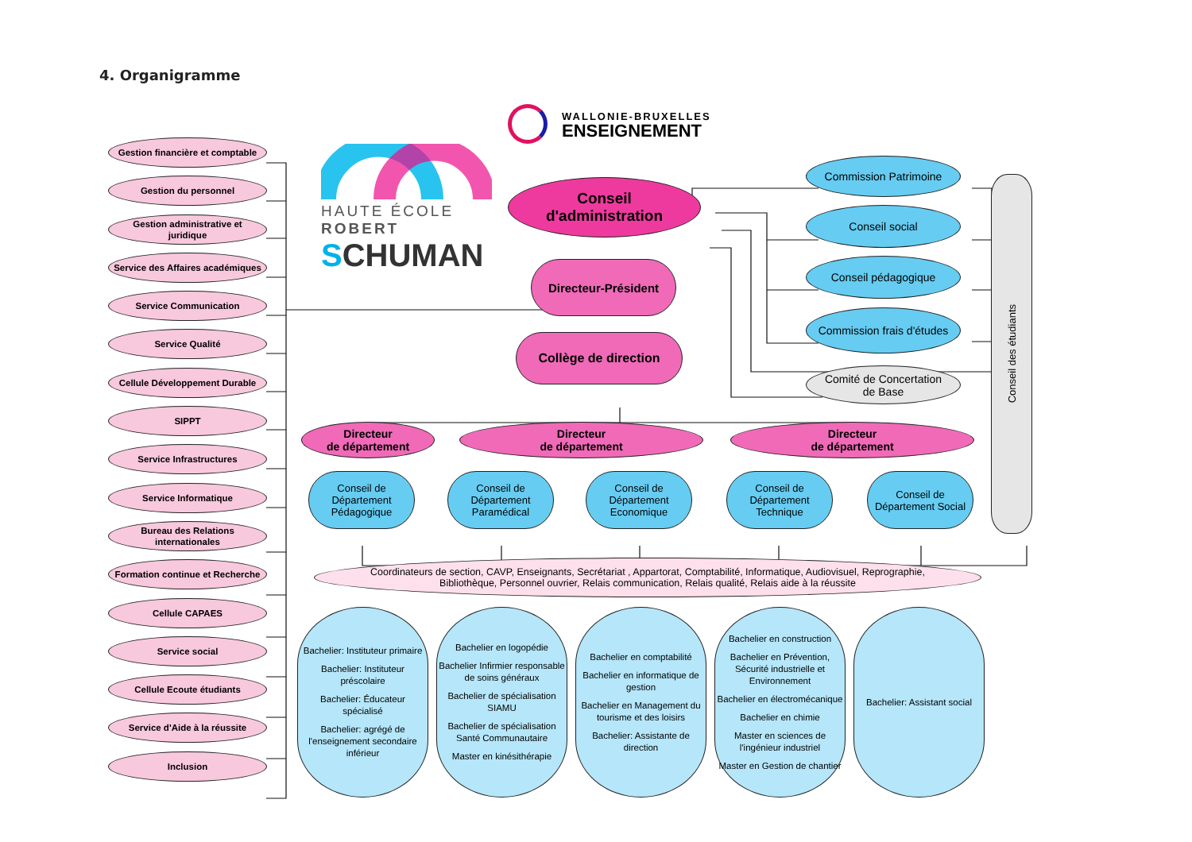4. Organigramme
Gestion financière et comptable
Gestion du personnel
Gestion administrative et juridique
Service des Affaires académiques
Service Communication
Service Qualité
Cellule Développement Durable
SIPPT
Service Infrastructures
Service Informatique
Bureau des Relations internationales
Formation continue et Recherche
Cellule CAPAES
Service social
Cellule Ecoute étudiants
Service d'Aide à la réussite
Inclusion
HAUTE ÉCOLE ROBERT
SCHUMAN
WALLONIE-BRUXELLES
ENSEIGNEMENT
Conseil
d'administration
Directeur-Président
Collège de direction
Commission Patrimoine
Conseil social
Conseil pédagogique
Commission frais d'études
Comité de Concertation
de Base
Conseil des étudiants
Directeur
de département
Directeur
de département
Directeur
de département
Conseil de Département Pédagogique
Conseil de Département Paramédical
Conseil de Département Economique
Conseil de Département Technique
Conseil de Département Social
Coordinateurs de section, CAVP, Enseignants, Secrétariat , Appartorat, Comptabilité, Informatique, Audiovisuel, Reprographie,
Bibliothèque, Personnel ouvrier, Relais communication, Relais qualité, Relais aide à la réussite
Bachelier: Instituteur primaire
Bachelier: Instituteur préscolaire
Bachelier: Éducateur spécialisé
Bachelier: agrégé de l'enseignement secondaire inférieur
Bachelier en logopédie
Bachelier Infirmier responsable de soins généraux
Bachelier de spécialisation SIAMU
Bachelier de spécialisation Santé Communautaire
Master en kinésithérapie
Bachelier en comptabilité
Bachelier en informatique de gestion
Bachelier en Management du tourisme et des loisirs
Bachelier: Assistante de direction
Bachelier en construction
Bachelier en Prévention, Sécurité industrielle et Environnement
Bachelier en électromécanique
Bachelier en chimie
Master en sciences de l'ingénieur industriel
Master en Gestion de chantier
Bachelier: Assistant social